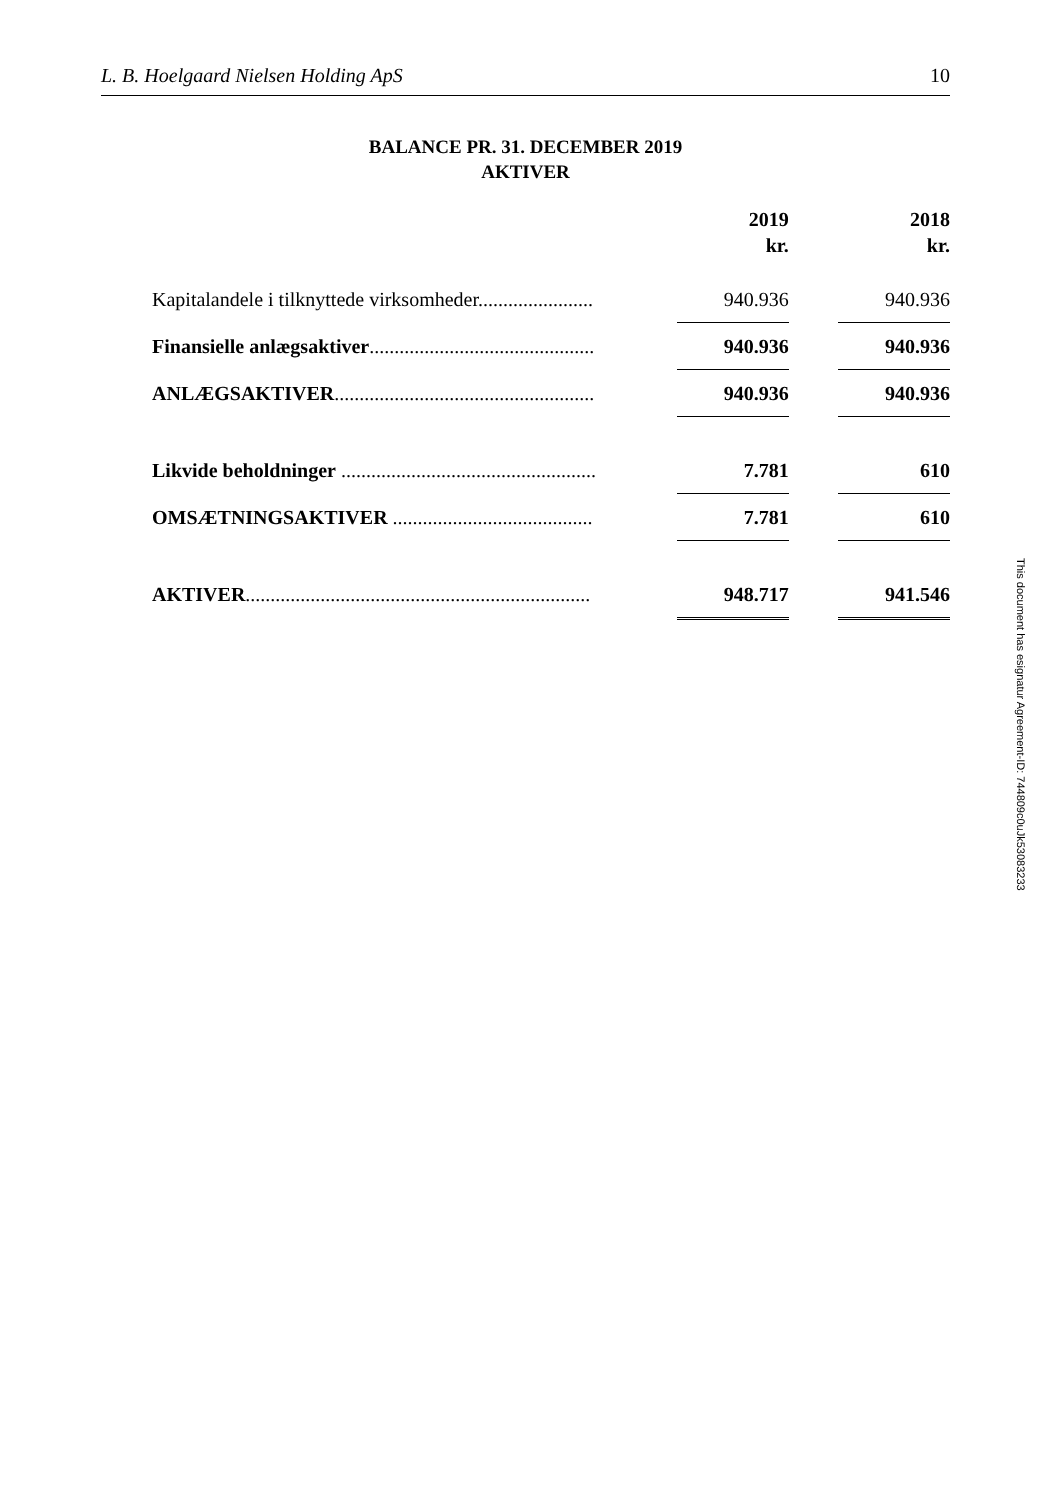L. B. Hoelgaard Nielsen Holding ApS 10
BALANCE PR. 31. DECEMBER 2019
AKTIVER
| | | 2019 kr. | | 2018 kr. |
| --- | --- | --- | --- | --- |
| Kapitalandele i tilknyttede virksomheder....................... | | 940.936 | | 940.936 |
| Finansielle anlægsaktiver ............................................. | | 940.936 | | 940.936 |
| ANLÆGSAKTIVER .................................................... | | 940.936 | | 940.936 |
| Likvide beholdninger ................................................... | | 7.781 | | 610 |
| OMSÆTNINGSAKTIVER ........................................ | | 7.781 | | 610 |
| AKTIVER ..................................................................... | | 948.717 | | 941.546 |
This document has esignatur Agreement-ID: 744809c0uJk53083233